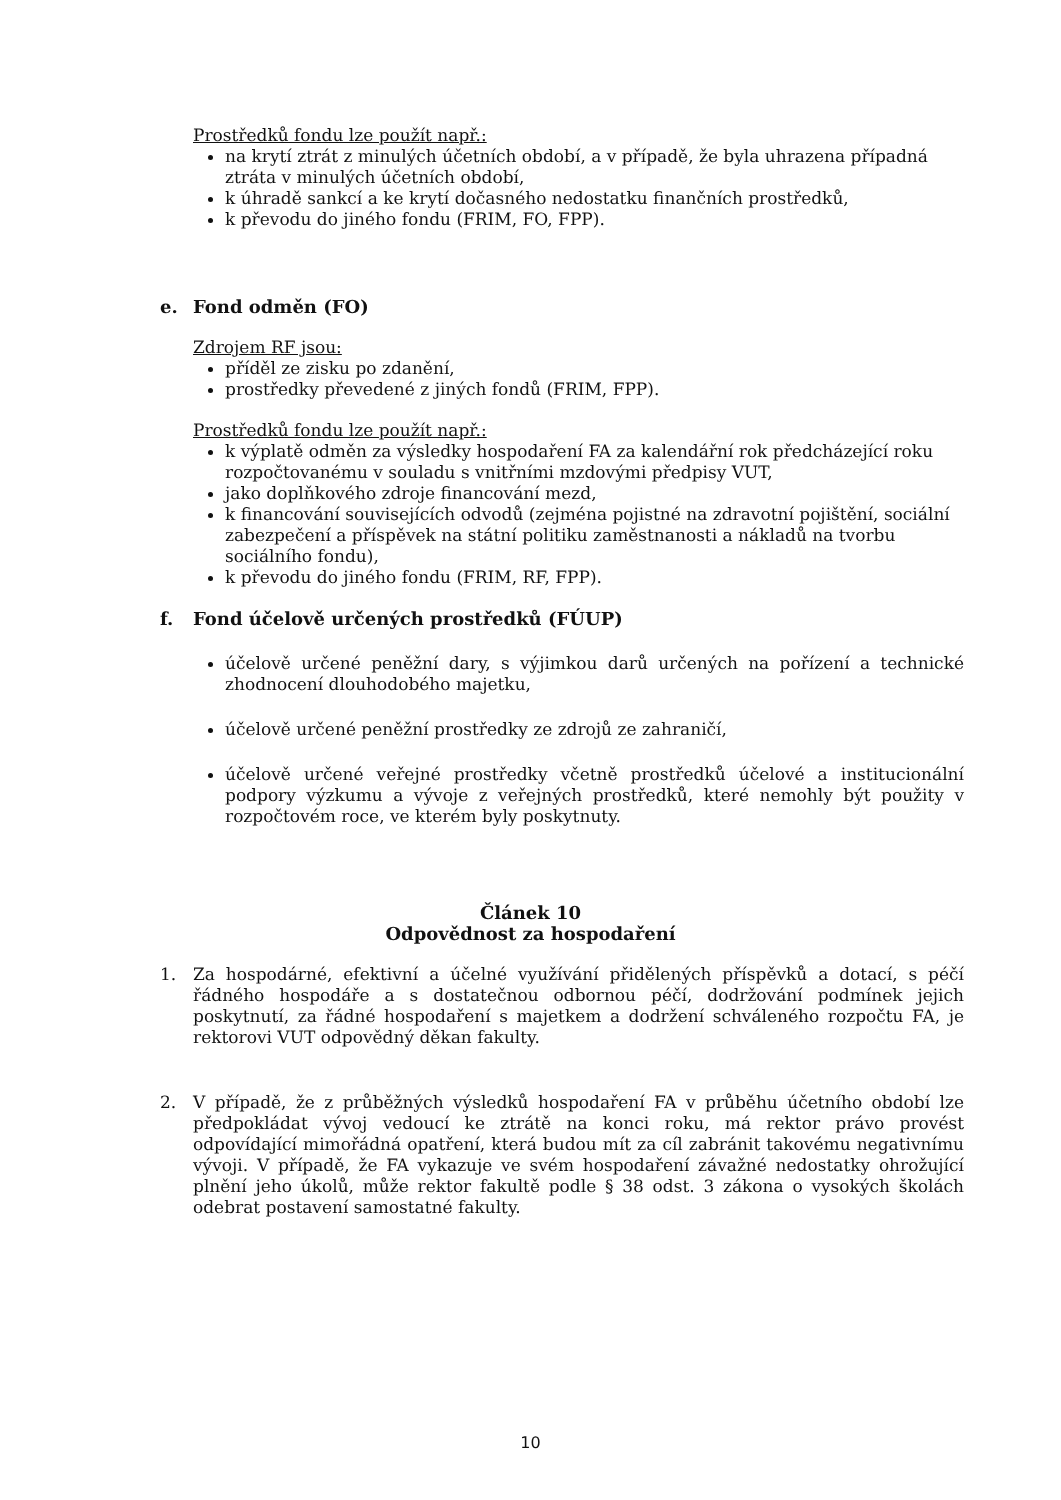Prostředků fondu lze použít např.:
na krytí ztrát z minulých účetních období, a v případě, že byla uhrazena případná ztráta v minulých účetních období,
k úhradě sankcí a ke krytí dočasného nedostatku finančních prostředků,
k převodu do jiného fondu (FRIM, FO, FPP).
e. Fond odměn (FO)
Zdrojem RF jsou:
příděl ze zisku po zdanění,
prostředky převedené z jiných fondů (FRIM, FPP).
Prostředků fondu lze použít např.:
k výplatě odměn za výsledky hospodaření FA za kalendářní rok předcházející roku rozpočtovanému v souladu s vnitřními mzdovými předpisy VUT,
jako doplňkového zdroje financování mezd,
k financování souvisejících odvodů (zejména pojistné na zdravotní pojištění, sociální zabezpečení a příspěvek na státní politiku zaměstnanosti a nákladů na tvorbu sociálního fondu),
k převodu do jiného fondu (FRIM, RF, FPP).
f. Fond účelově určených prostředků (FÚUP)
účelově určené peněžní dary, s výjimkou darů určených na pořízení a technické zhodnocení dlouhodobého majetku,
účelově určené peněžní prostředky ze zdrojů ze zahraničí,
účelově určené veřejné prostředky včetně prostředků účelové a institucionální podpory výzkumu a vývoje z veřejných prostředků, které nemohly být použity v rozpočtovém roce, ve kterém byly poskytnuty.
Článek 10
Odpovědnost za hospodaření
1. Za hospodárné, efektivní a účelné využívání přidělených příspěvků a dotací, s péčí řádného hospodáře a s dostatečnou odbornou péčí, dodržování podmínek jejich poskytnutí, za řádné hospodaření s majetkem a dodržení schváleného rozpočtu FA, je rektorovi VUT odpovědný děkan fakulty.
2. V případě, že z průběžných výsledků hospodaření FA v průběhu účetního období lze předpokládat vývoj vedoucí ke ztrátě na konci roku, má rektor právo provést odpovídající mimořádná opatření, která budou mít za cíl zabránit takovému negativnímu vývoji. V případě, že FA vykazuje ve svém hospodaření závažné nedostatky ohrožující plnění jeho úkolů, může rektor fakultě podle § 38 odst. 3 zákona o vysokých školách odebrat postavení samostatné fakulty.
10